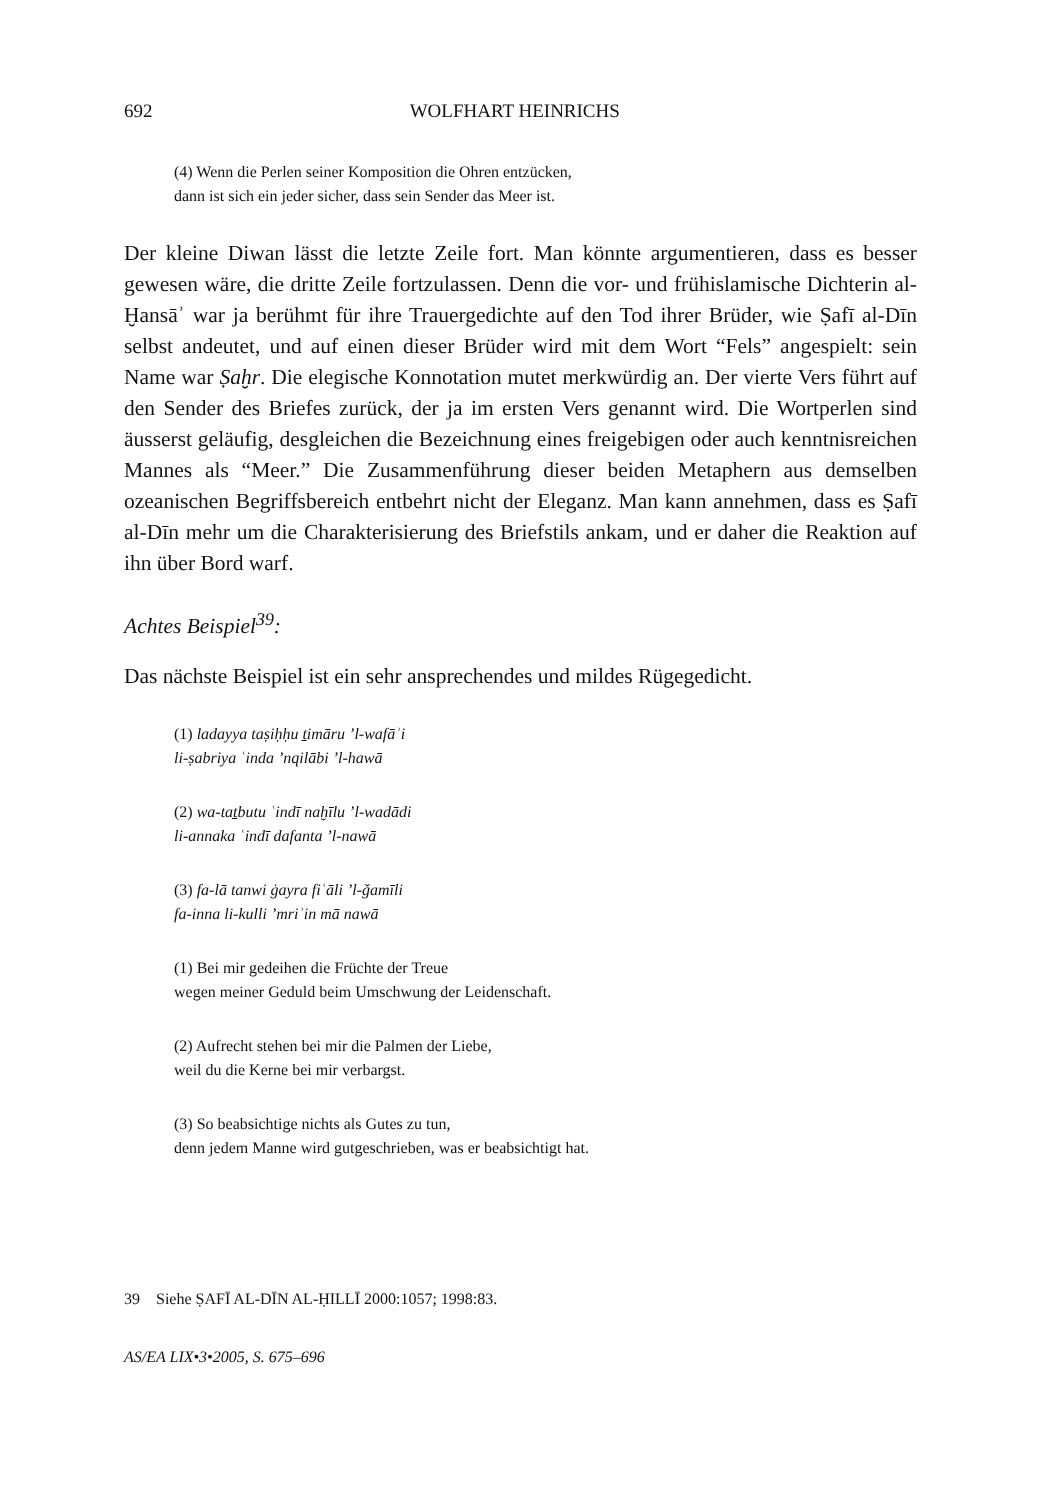692 WOLFHART HEINRICHS
(4) Wenn die Perlen seiner Komposition die Ohren entzücken,
dann ist sich ein jeder sicher, dass sein Sender das Meer ist.
Der kleine Diwan lässt die letzte Zeile fort. Man könnte argumentieren, dass es besser gewesen wäre, die dritte Zeile fortzulassen. Denn die vor- und frühislamische Dichterin al-Ḫansāʾ war ja berühmt für ihre Trauergedichte auf den Tod ihrer Brüder, wie Ṣafī al-Dīn selbst andeutet, und auf einen dieser Brüder wird mit dem Wort “Fels” angespielt: sein Name war Ṣaḫr. Die elegische Konnotation mutet merkwürdig an. Der vierte Vers führt auf den Sender des Briefes zurück, der ja im ersten Vers genannt wird. Die Wortperlen sind äusserst geläufig, desgleichen die Bezeichnung eines freigebigen oder auch kenntnisreichen Mannes als “Meer.” Die Zusammenführung dieser beiden Metaphern aus demselben ozeanischen Begriffsbereich entbehrt nicht der Eleganz. Man kann annehmen, dass es Ṣafī al-Dīn mehr um die Charakterisierung des Briefstils ankam, und er daher die Reaktion auf ihn über Bord warf.
Achtes Beispiel<sup>39</sup>:
Das nächste Beispiel ist ein sehr ansprechendes und mildes Rügegedicht.
(1) ladayya taṣiḥḥu ṯimāru ’l-wafāʾi
li-ṣabriya ʿinda ’nqilābi ’l-hawā
(2) wa-taṯbutu ʿindī naḫīlu ’l-wadādi
li-annaka ʿindī dafanta ’l-nawā
(3) fa-lā tanwi ġayra fiʿāli ’l-ǧamīli
fa-inna li-kulli ’mriʾin mā nawā
(1) Bei mir gedeihen die Früchte der Treue
wegen meiner Geduld beim Umschwung der Leidenschaft.
(2) Aufrecht stehen bei mir die Palmen der Liebe,
weil du die Kerne bei mir verbargst.
(3) So beabsichtige nichts als Gutes zu tun,
denn jedem Manne wird gutgeschrieben, was er beabsichtigt hat.
39 Siehe ṢAFĪ AL-DĪN AL-ḤILLĪ 2000:1057; 1998:83.
AS/EA LIX•3•2005, S. 675–696